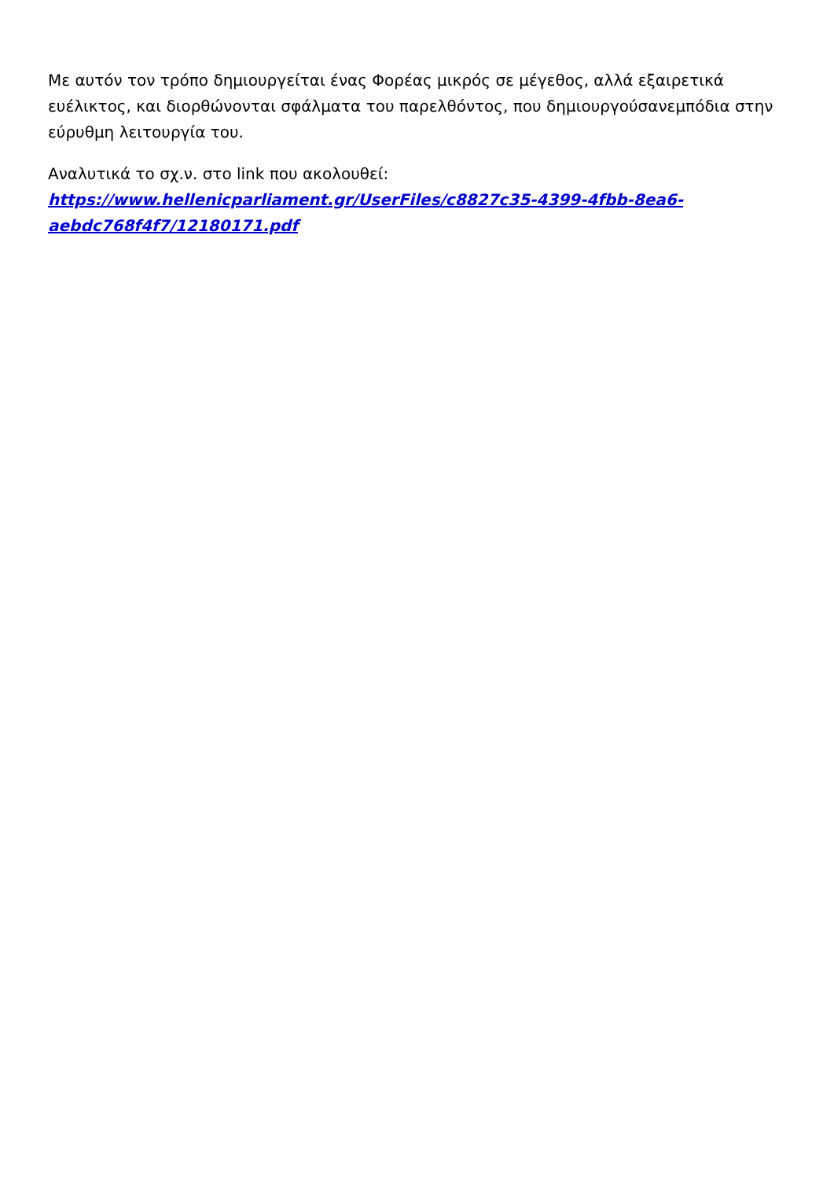Με αυτόν τον τρόπο δημιουργείται ένας Φορέας μικρός σε μέγεθος, αλλά εξαιρετικά ευέλικτος, και διορθώνονται σφάλματα του παρελθόντος, που δημιουργούσανεμπόδια στην εύρυθμη λειτουργία του.
Αναλυτικά το σχ.ν. στο link που ακολουθεί: https://www.hellenicparliament.gr/UserFiles/c8827c35-4399-4fbb-8ea6-aebdc768f4f7/12180171.pdf